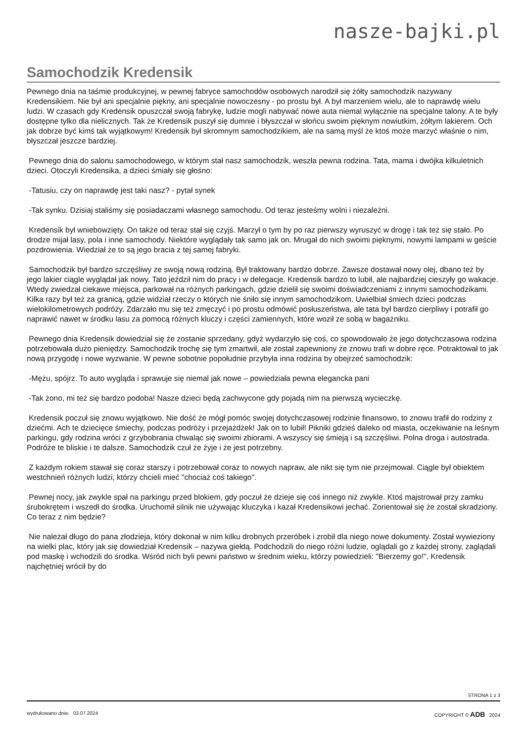nasze-bajki.pl
Samochodzik Kredensik
Pewnego dnia na taśmie produkcyjnej, w pewnej fabryce samochodów osobowych narodził się żółty samochodzik nazywany Kredensikiem. Nie był ani specjalnie piękny, ani specjalnie nowoczesny - po prostu był. A był marzeniem wielu, ale to naprawdę wielu ludzi. W czasach gdy Kredensik opuszczał swoją fabrykę, ludzie mogli nabywać nowe auta niemal wyłącznie na specjalne talony. A te były dostępne tylko dla nielicznych. Tak że Kredensik puszył się dumnie i błyszczał w słońcu swoim pięknym nowiutkim, żółtym lakierem. Och jak dobrze być kimś tak wyjątkowym! Kredensik był skromnym samochodzikiem, ale na samą myśl że ktoś może marzyć właśnie o nim, błyszczał jeszcze bardziej.
Pewnego dnia do salonu samochodowego, w którym stał nasz samochodzik, weszła pewna rodzina. Tata, mama i dwójka kilkuletnich dzieci. Otoczyli Kredensika, a dzieci śmiały się głośno:
-Tatusiu, czy on naprawdę jest taki nasz? - pytał synek
-Tak synku. Dzisiaj staliśmy się posiadaczami własnego samochodu. Od teraz jesteśmy wolni i niezależni.
Kredensik był wniebowzięty. On także od teraz stał się czyjś. Marzył o tym by po raz pierwszy wyruszyć w drogę i tak też się stało. Po drodze mijał lasy, pola i inne samochody. Niektóre wyglądały tak samo jak on. Mrugał do nich swoimi pięknymi, nowymi lampami w geście pozdrowienia. Wiedział że to są jego bracia z tej samej fabryki.
Samochodzik był bardzo szczęśliwy ze swoją nową rodziną. Był traktowany bardzo dobrze. Zawsze dostawał nowy olej, dbano też by jego lakier ciągle wyglądał jak nowy. Tato jeździł nim do pracy i w delegacje. Kredensik bardzo to lubił, ale najbardziej cieszyły go wakacje. Wtedy zwiedzał ciekawe miejsca, parkował na różnych parkingach, gdzie dzielił się swoimi doświadczeniami z innymi samochodzikami. Kilka razy był też za granicą, gdzie widział rzeczy o których nie śniło się innym samochodzikom. Uwielbiał śmiech dzieci podczas wielokilometrowych podróży. Zdarzało mu się też zmęczyć i po prostu odmówić posłuszeństwa, ale tata był bardzo cierpliwy i potrafił go naprawić nawet w środku lasu za pomocą różnych kluczy i części zamiennych, które woził ze sobą w bagażniku.
Pewnego dnia Kredensik dowiedział się że zostanie sprzedany, gdyż wydarzyło się coś, co spowodowało że jego dotychczasowa rodzina potrzebowała dużo pieniędzy. Samochodzik trochę się tym zmartwił, ale został zapewniony że znowu trafi w dobre ręce. Potraktował to jak nową przygodę i nowe wyzwanie. W pewne sobotnie popołudnie przybyła inna rodzina by obejrzeć samochodzik:
-Mężu, spójrz. To auto wygląda i sprawuje się niemal jak nowe – powiedziała pewna elegancka pani
-Tak żono, mi też się bardzo podoba! Nasze dzieci będą zachwycone gdy pojadą nim na pierwszą wycieczkę.
Kredensik poczuł się znowu wyjątkowo. Nie dość że mógł pomóc swojej dotychczasowej rodzinie finansowo, to znowu trafił do rodziny z dziećmi. Ach te dziecięce śmiechy, podczas podróży i przejażdżek! Jak on to lubił! Pikniki gdzieś daleko od miasta, oczekiwanie na leśnym parkingu, gdy rodzina wróci z grzybobrania chwaląc się swoimi zbiorami. A wszyscy się śmieją i są szczęśliwi. Polna droga i autostrada. Podróże te bliskie i te dalsze. Samochodzik czuł że żyje i że jest potrzebny.
Z każdym rokiem stawał się coraz starszy i potrzebował coraz to nowych napraw, ale nikt się tym nie przejmował. Ciągle był obiektem westchnień różnych ludzi, którzy chcieli mieć "chociaż coś takiego".
Pewnej nocy, jak zwykle spał na parkingu przed blokiem, gdy poczuł że dzieje się coś innego niż zwykle. Ktoś majstrował przy zamku śrubokrętem i wszedł do środka. Uruchomił silnik nie używając kluczyka i kazał Kredensikowi jechać. Zorientował się że został skradziony. Co teraz z nim będzie?
Nie należał długo do pana złodzieja, który dokonał w nim kilku drobnych przeróbek i zrobił dla niego nowe dokumenty. Został wywieziony na wielki plac, który jak się dowiedział Kredensik – nazywa giełdą. Podchodzili do niego różni ludzie, oglądali go z każdej strony, zaglądali pod maskę i wchodzili do środka. Wśród nich byli pewni państwo w średnim wieku, którzy powiedzieli: "Bierzemy go!". Kredensik najchętniej wrócił by do
STRONA 1 z 3
wydrukowano dnia: 03.07.2024 COPYRIGHT © ADB 2024